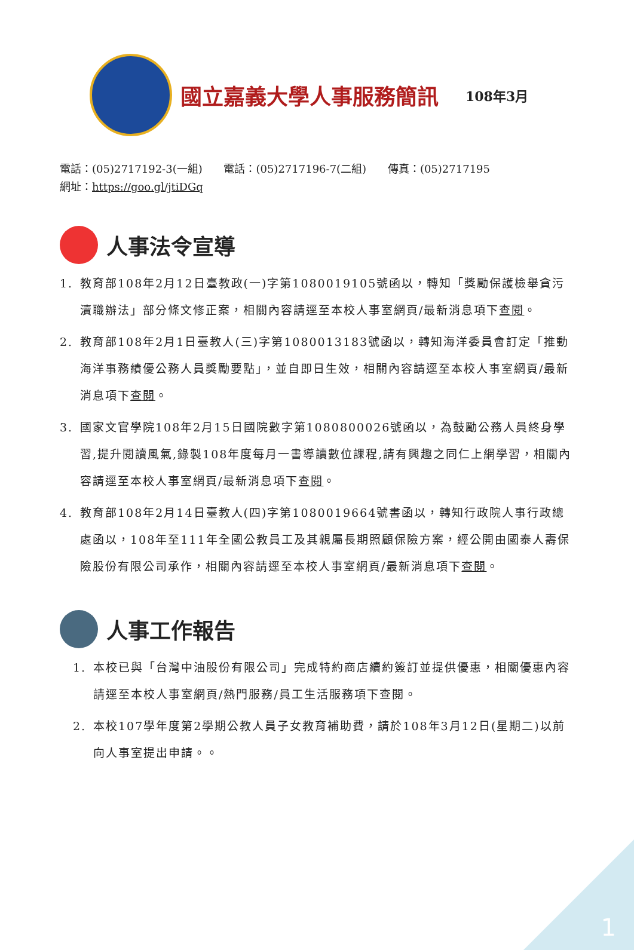國立嘉義大學人事服務簡訊
108年3月
電話：(05)2717192-3(一組) 電話：(05)2717196-7(二組) 傳真：(05)2717195
網址：https://goo.gl/jtiDGq
人事法令宣導
1. 教育部108年2月12日臺教政(一)字第1080019105號函以，轉知「獎勵保護檢舉貪污瀆職辦法」部分條文修正案，相關內容請逕至本校人事室網頁/最新消息項下查閱。
2. 教育部108年2月1日臺教人(三)字第1080013183號函以，轉知海洋委員會訂定「推動海洋事務績優公務人員獎勵要點」，並自即日生效，相關內容請逕至本校人事室網頁/最新消息項下查閱。
3. 國家文官學院108年2月15日國院數字第1080800026號函以，為鼓勵公務人員終身學習,提升閱讀風氣,錄製108年度每月一書導讀數位課程,請有興趣之同仁上網學習，相關內容請逕至本校人事室網頁/最新消息項下查閱。
4. 教育部108年2月14日臺教人(四)字第1080019664號書函以，轉知行政院人事行政總處函以，108年至111年全國公教員工及其親屬長期照顧保險方案，經公開由國泰人壽保險股份有限公司承作，相關內容請逕至本校人事室網頁/最新消息項下查閱。
人事工作報告
1. 本校已與「台灣中油股份有限公司」完成特約商店續約簽訂並提供優惠，相關優惠內容請逕至本校人事室網頁/熱門服務/員工生活服務項下查閱。
2. 本校107學年度第2學期公教人員子女教育補助費，請於108年3月12日(星期二)以前向人事室提出申請。。
1